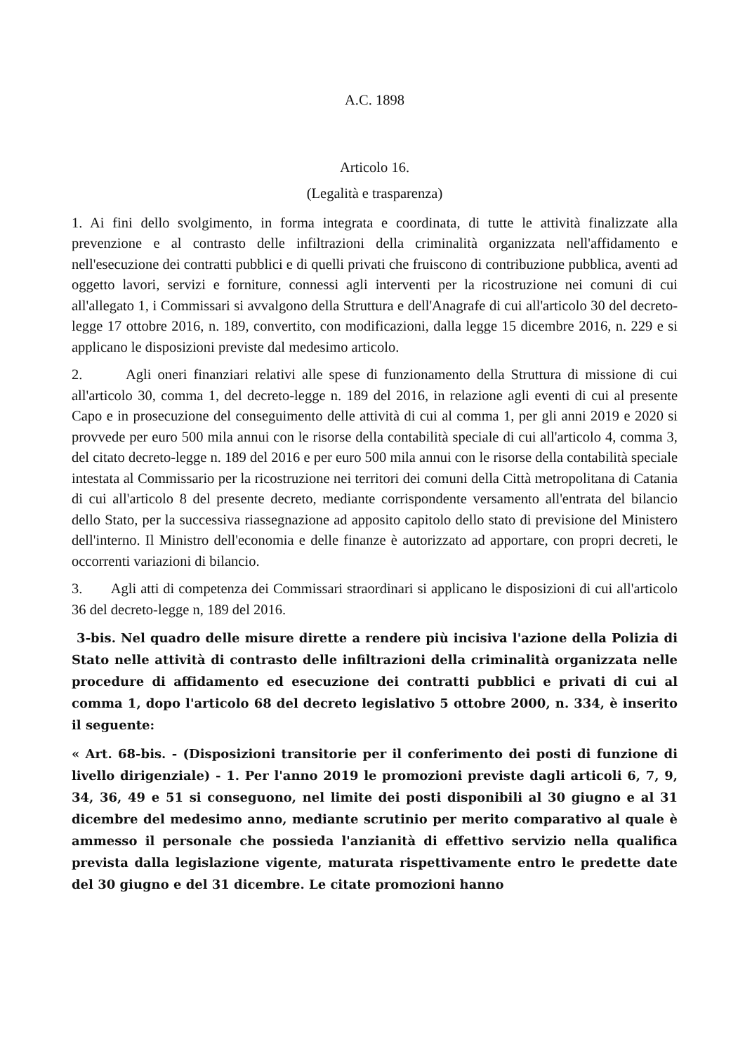A.C. 1898
Articolo 16.
(Legalità e trasparenza)
1. Ai fini dello svolgimento, in forma integrata e coordinata, di tutte le attività finalizzate alla prevenzione e al contrasto delle infiltrazioni della criminalità organizzata nell'affidamento e nell'esecuzione dei contratti pubblici e di quelli privati che fruiscono di contribuzione pubblica, aventi ad oggetto lavori, servizi e forniture, connessi agli interventi per la ricostruzione nei comuni di cui all'allegato 1, i Commissari si avvalgono della Struttura e dell'Anagrafe di cui all'articolo 30 del decreto-legge 17 ottobre 2016, n. 189, convertito, con modificazioni, dalla legge 15 dicembre 2016, n. 229 e si applicano le disposizioni previste dal medesimo articolo.
2. Agli oneri finanziari relativi alle spese di funzionamento della Struttura di missione di cui all'articolo 30, comma 1, del decreto-legge n. 189 del 2016, in relazione agli eventi di cui al presente Capo e in prosecuzione del conseguimento delle attività di cui al comma 1, per gli anni 2019 e 2020 si provvede per euro 500 mila annui con le risorse della contabilità speciale di cui all'articolo 4, comma 3, del citato decreto-legge n. 189 del 2016 e per euro 500 mila annui con le risorse della contabilità speciale intestata al Commissario per la ricostruzione nei territori dei comuni della Città metropolitana di Catania di cui all'articolo 8 del presente decreto, mediante corrispondente versamento all'entrata del bilancio dello Stato, per la successiva riassegnazione ad apposito capitolo dello stato di previsione del Ministero dell'interno. Il Ministro dell'economia e delle finanze è autorizzato ad apportare, con propri decreti, le occorrenti variazioni di bilancio.
3. Agli atti di competenza dei Commissari straordinari si applicano le disposizioni di cui all'articolo 36 del decreto-legge n, 189 del 2016.
3-bis. Nel quadro delle misure dirette a rendere più incisiva l'azione della Polizia di Stato nelle attività di contrasto delle infiltrazioni della criminalità organizzata nelle procedure di affidamento ed esecuzione dei contratti pubblici e privati di cui al comma 1, dopo l'articolo 68 del decreto legislativo 5 ottobre 2000, n. 334, è inserito il seguente:
« Art. 68-bis. - (Disposizioni transitorie per il conferimento dei posti di funzione di livello dirigenziale) - 1. Per l'anno 2019 le promozioni previste dagli articoli 6, 7, 9, 34, 36, 49 e 51 si conseguono, nel limite dei posti disponibili al 30 giugno e al 31 dicembre del medesimo anno, mediante scrutinio per merito comparativo al quale è ammesso il personale che possieda l'anzianità di effettivo servizio nella qualifica prevista dalla legislazione vigente, maturata rispettivamente entro le predette date del 30 giugno e del 31 dicembre. Le citate promozioni hanno